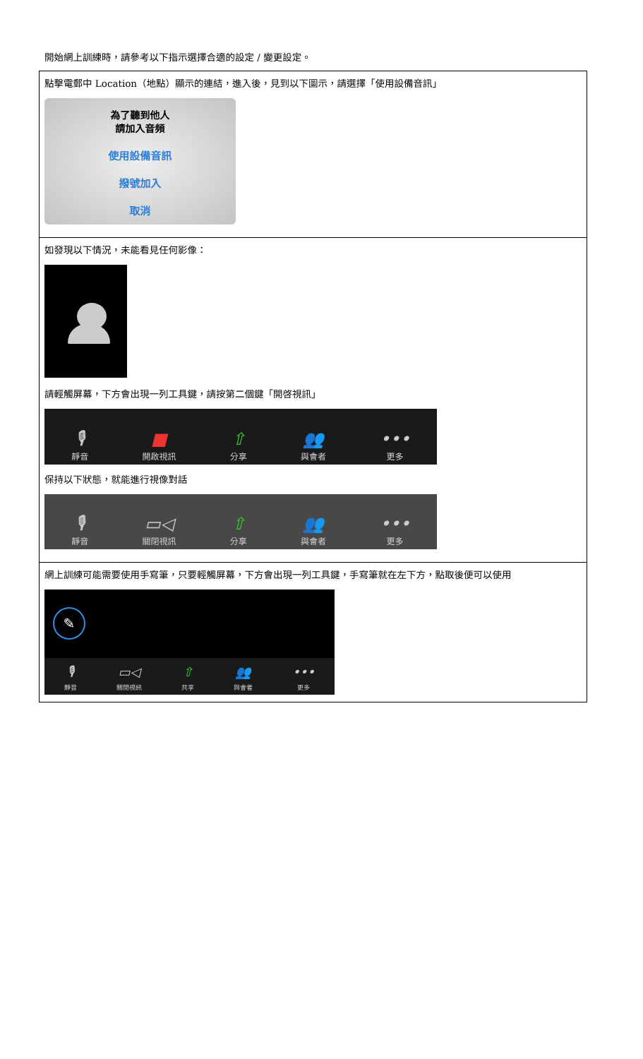開始網上訓練時，請參考以下指示選擇合適的設定 / 變更設定。
| 點擊電郵中 Location（地點）顯示的連結，進入後，見到以下圖示，請選擇「使用設備音訊」 為了聽到他人 請加入音頻 使用設備音訊 撥號加入 取消 |
| 如發現以下情況，未能看見任何影像： 請輕觸屏幕，下方會出現一列工具鍵，請按第二個鍵「開啓視訊」 🎙 靜音 ■ 開啟視訊 ⇧ 分享 👥 與會者 ••• 更多 保持以下狀態，就能進行視像對話 🎙 靜音 ▭◁ 關閉視訊 ⇧ 分享 👥 與會者 ••• 更多 |
| 網上訓練可能需要使用手寫筆，只要輕觸屏幕，下方會出現一列工具鍵，手寫筆就在左下方，點取後便可以使用 ✎ 🎙 靜音 ▭◁ 關閉視訊 ⇧ 共享 👥 與會者 ••• 更多 |